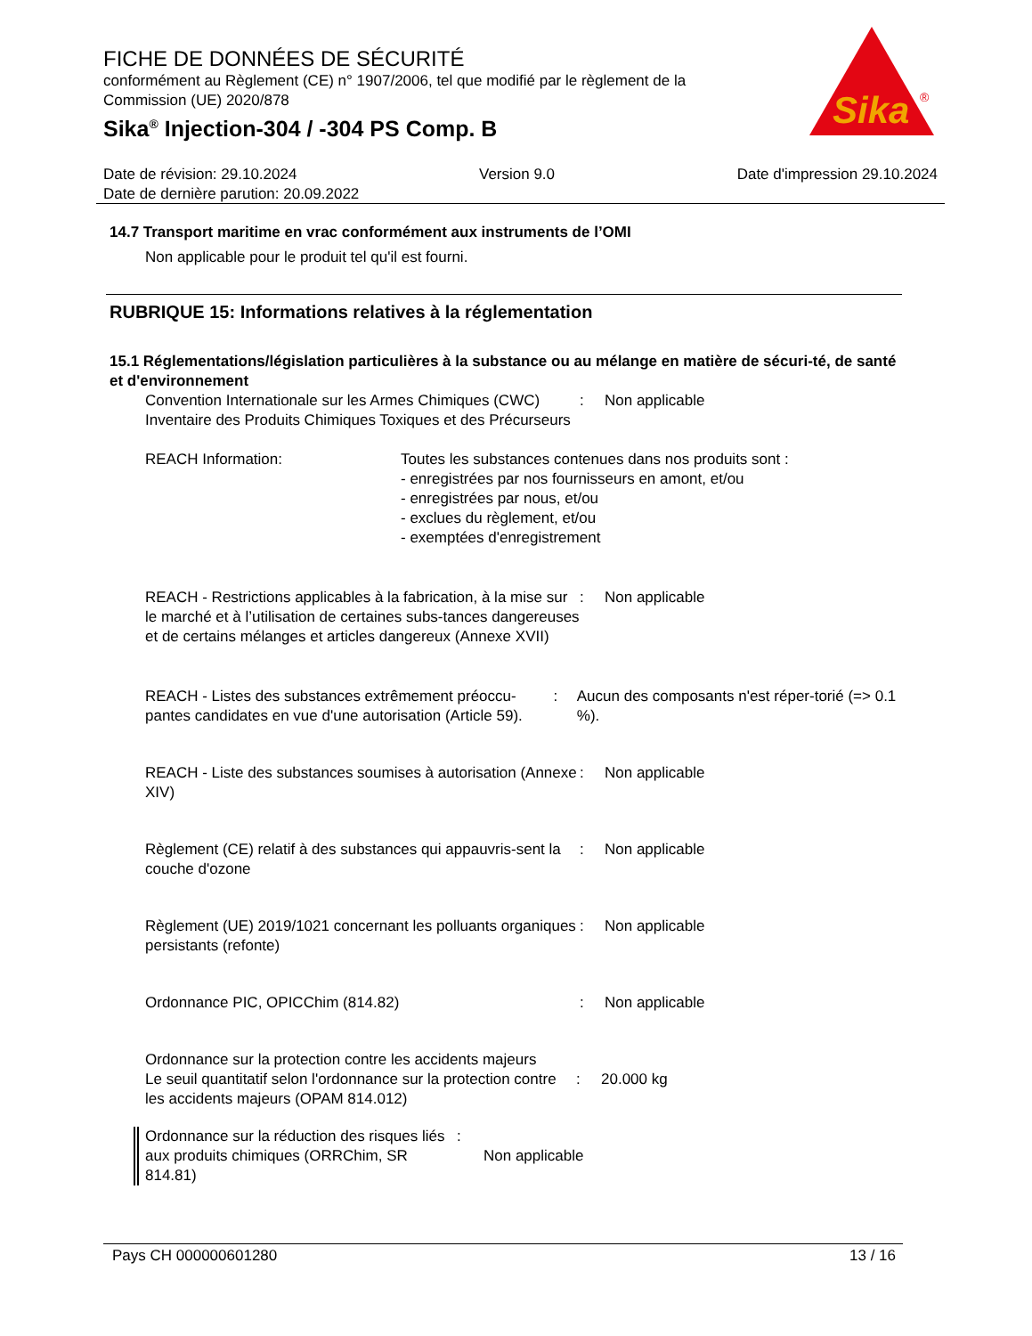FICHE DE DONNÉES DE SÉCURITÉ
conformément au Règlement (CE) n° 1907/2006, tel que modifié par le règlement de la Commission (UE) 2020/878
Sika<sup>®</sup> Injection-304 / -304 PS Comp. B
Sika
®
Date de révision: 29.10.2024 Version 9.0 Date d'impression 29.10.2024
Date de dernière parution: 20.09.2022
14.7 Transport maritime en vrac conformément aux instruments de l’OMI
Non applicable pour le produit tel qu'il est fourni.
RUBRIQUE 15: Informations relatives à la réglementation
15.1 Réglementations/législation particulières à la substance ou au mélange en matière de sécuri-té, de santé et d'environnement
Convention Internationale sur les Armes Chimiques (CWC) Inventaire des Produits Chimiques Toxiques et des Précurseurs
: Non applicable
REACH Information: Toutes les substances contenues dans nos produits sont :
- enregistrées par nos fournisseurs en amont, et/ou
- enregistrées par nous, et/ou
- exclues du règlement, et/ou
- exemptées d'enregistrement
REACH - Restrictions applicables à la fabrication, à la mise sur le marché et à l’utilisation de certaines subs-tances dangereuses et de certains mélanges et articles dangereux (Annexe XVII)
: Non applicable
REACH - Listes des substances extrêmement préoccu-pantes candidates en vue d'une autorisation (Article 59).
: Aucun des composants n'est réper-torié (=> 0.1 %).
REACH - Liste des substances soumises à autorisation (Annexe XIV)
: Non applicable
Règlement (CE) relatif à des substances qui appauvris-sent la couche d'ozone
: Non applicable
Règlement (UE) 2019/1021 concernant les polluants organiques persistants (refonte)
: Non applicable
Ordonnance PIC, OPICChim (814.82) : Non applicable
Ordonnance sur la protection contre les accidents majeurs
Le seuil quantitatif selon l'ordonnance sur la protection contre les accidents majeurs (OPAM 814.012)
: 20.000 kg
Ordonnance sur la réduction des risques liés aux produits chimiques (ORRChim, SR 814.81)
:
Non applicable
Pays CH 000000601280 13 / 16